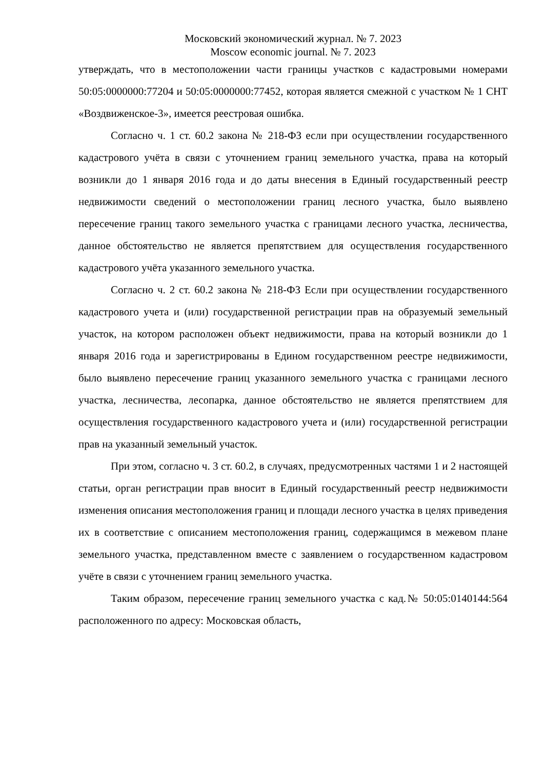Московский экономический журнал. № 7. 2023
Moscow economic journal. № 7. 2023
утверждать, что в местоположении части границы участков с кадастровыми номерами 50:05:0000000:77204 и 50:05:0000000:77452, которая является смежной с участком № 1 СНТ «Воздвиженское-3», имеется реестровая ошибка.
Согласно ч. 1 ст. 60.2 закона № 218-ФЗ если при осуществлении государственного кадастрового учёта в связи с уточнением границ земельного участка, права на который возникли до 1 января 2016 года и до даты внесения в Единый государственный реестр недвижимости сведений о местоположении границ лесного участка, было выявлено пересечение границ такого земельного участка с границами лесного участка, лесничества, данное обстоятельство не является препятствием для осуществления государственного кадастрового учёта указанного земельного участка.
Согласно ч. 2 ст. 60.2 закона № 218-ФЗ Если при осуществлении государственного кадастрового учета и (или) государственной регистрации прав на образуемый земельный участок, на котором расположен объект недвижимости, права на который возникли до 1 января 2016 года и зарегистрированы в Едином государственном реестре недвижимости, было выявлено пересечение границ указанного земельного участка с границами лесного участка, лесничества, лесопарка, данное обстоятельство не является препятствием для осуществления государственного кадастрового учета и (или) государственной регистрации прав на указанный земельный участок.
При этом, согласно ч. 3 ст. 60.2, в случаях, предусмотренных частями 1 и 2 настоящей статьи, орган регистрации прав вносит в Единый государственный реестр недвижимости изменения описания местоположения границ и площади лесного участка в целях приведения их в соответствие с описанием местоположения границ, содержащимся в межевом плане земельного участка, представленном вместе с заявлением о государственном кадастровом учёте в связи с уточнением границ земельного участка.
Таким образом, пересечение границ земельного участка с кад.№ 50:05:0140144:564 расположенного по адресу: Московская область,